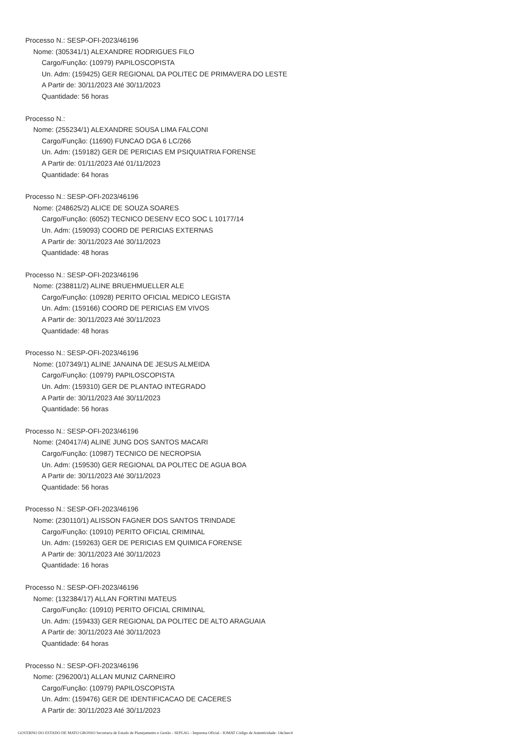Processo N.: SESP-OFI-2023/46196
Nome: (305341/1) ALEXANDRE RODRIGUES FILO
Cargo/Função: (10979) PAPILOSCOPISTA
Un. Adm: (159425) GER REGIONAL DA POLITEC DE PRIMAVERA DO LESTE
A Partir de: 30/11/2023 Até 30/11/2023
Quantidade: 56 horas
Processo N.:
Nome: (255234/1) ALEXANDRE SOUSA LIMA FALCONI
Cargo/Função: (11690) FUNCAO DGA 6 LC/266
Un. Adm: (159182) GER DE PERICIAS EM PSIQUIATRIA FORENSE
A Partir de: 01/11/2023 Até 01/11/2023
Quantidade: 64 horas
Processo N.: SESP-OFI-2023/46196
Nome: (248625/2) ALICE DE SOUZA SOARES
Cargo/Função: (6052) TECNICO DESENV ECO SOC L 10177/14
Un. Adm: (159093) COORD DE PERICIAS EXTERNAS
A Partir de: 30/11/2023 Até 30/11/2023
Quantidade: 48 horas
Processo N.: SESP-OFI-2023/46196
Nome: (238811/2) ALINE BRUEHMUELLER ALE
Cargo/Função: (10928) PERITO OFICIAL MEDICO LEGISTA
Un. Adm: (159166) COORD DE PERICIAS EM VIVOS
A Partir de: 30/11/2023 Até 30/11/2023
Quantidade: 48 horas
Processo N.: SESP-OFI-2023/46196
Nome: (107349/1) ALINE JANAINA DE JESUS ALMEIDA
Cargo/Função: (10979) PAPILOSCOPISTA
Un. Adm: (159310) GER DE PLANTAO INTEGRADO
A Partir de: 30/11/2023 Até 30/11/2023
Quantidade: 56 horas
Processo N.: SESP-OFI-2023/46196
Nome: (240417/4) ALINE JUNG DOS SANTOS MACARI
Cargo/Função: (10987) TECNICO DE NECROPSIA
Un. Adm: (159530) GER REGIONAL DA POLITEC DE AGUA BOA
A Partir de: 30/11/2023 Até 30/11/2023
Quantidade: 56 horas
Processo N.: SESP-OFI-2023/46196
Nome: (230110/1) ALISSON FAGNER DOS SANTOS TRINDADE
Cargo/Função: (10910) PERITO OFICIAL CRIMINAL
Un. Adm: (159263) GER DE PERICIAS EM QUIMICA FORENSE
A Partir de: 30/11/2023 Até 30/11/2023
Quantidade: 16 horas
Processo N.: SESP-OFI-2023/46196
Nome: (132384/17) ALLAN FORTINI MATEUS
Cargo/Função: (10910) PERITO OFICIAL CRIMINAL
Un. Adm: (159433) GER REGIONAL DA POLITEC DE ALTO ARAGUAIA
A Partir de: 30/11/2023 Até 30/11/2023
Quantidade: 64 horas
Processo N.: SESP-OFI-2023/46196
Nome: (296200/1) ALLAN MUNIZ CARNEIRO
Cargo/Função: (10979) PAPILOSCOPISTA
Un. Adm: (159476) GER DE IDENTIFICACAO DE CACERES
A Partir de: 30/11/2023 Até 30/11/2023
GOVERNO DO ESTADO DE MATO GROSSO Secretaria de Estado de Planejamento e Gestão - SEPLAG - Imprensa Oficial - IOMAT Código de Autenticidade: 14e3eec4